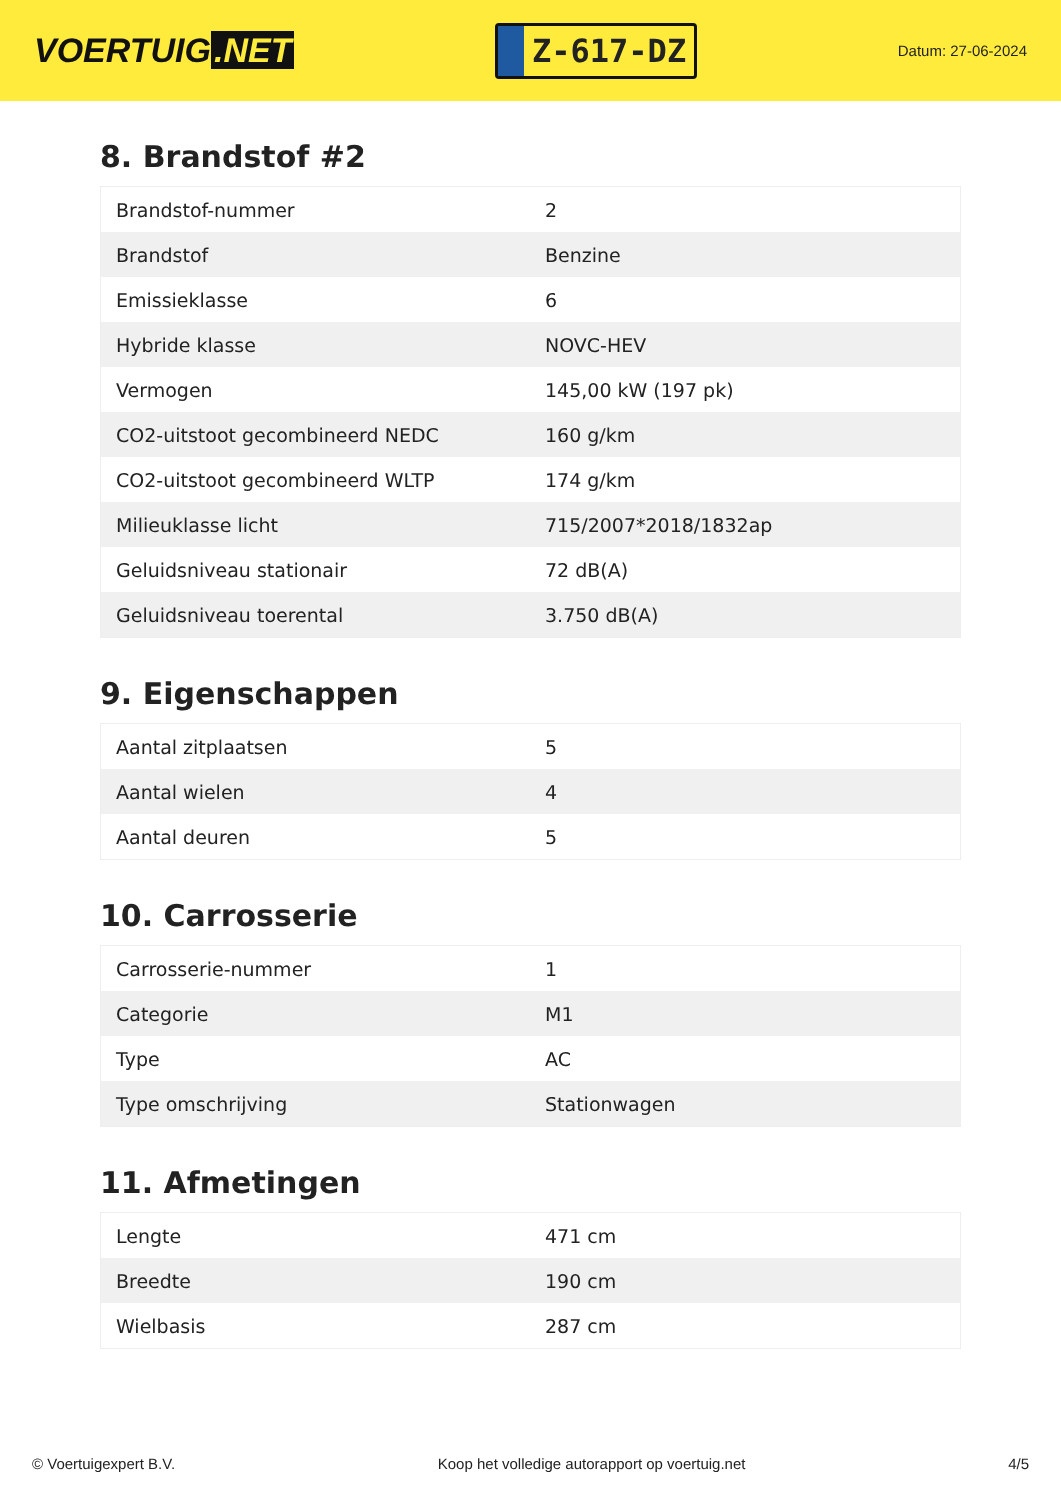VOERTUIG.NET
Z-617-DZ
Datum: 27-06-2024
8. Brandstof #2
| Brandstof-nummer | 2 |
| Brandstof | Benzine |
| Emissieklasse | 6 |
| Hybride klasse | NOVC-HEV |
| Vermogen | 145,00 kW (197 pk) |
| CO2-uitstoot gecombineerd NEDC | 160 g/km |
| CO2-uitstoot gecombineerd WLTP | 174 g/km |
| Milieuklasse licht | 715/2007*2018/1832ap |
| Geluidsniveau stationair | 72 dB(A) |
| Geluidsniveau toerental | 3.750 dB(A) |
9. Eigenschappen
| Aantal zitplaatsen | 5 |
| Aantal wielen | 4 |
| Aantal deuren | 5 |
10. Carrosserie
| Carrosserie-nummer | 1 |
| Categorie | M1 |
| Type | AC |
| Type omschrijving | Stationwagen |
11. Afmetingen
| Lengte | 471 cm |
| Breedte | 190 cm |
| Wielbasis | 287 cm |
© Voertuigexpert B.V. Koop het volledige autorapport op voertuig.net 4/5